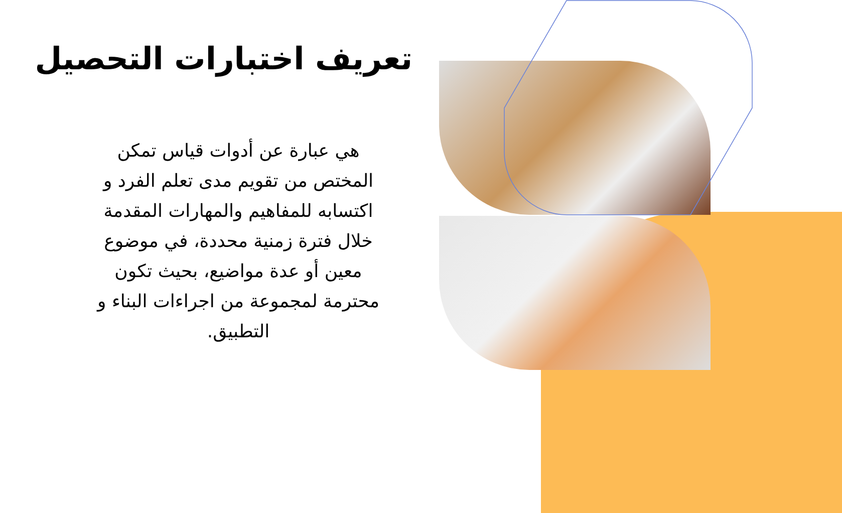تعريف اختبارات التحصيل
هي عبارة عن أدوات قياس تمكن المختص من تقويم مدى تعلم الفرد و اكتسابه للمفاهيم والمهارات المقدمة خلال فترة زمنية محددة، في موضوع معين أو عدة مواضيع، بحيث تكون محترمة لمجموعة من اجراءات البناء و التطبيق.